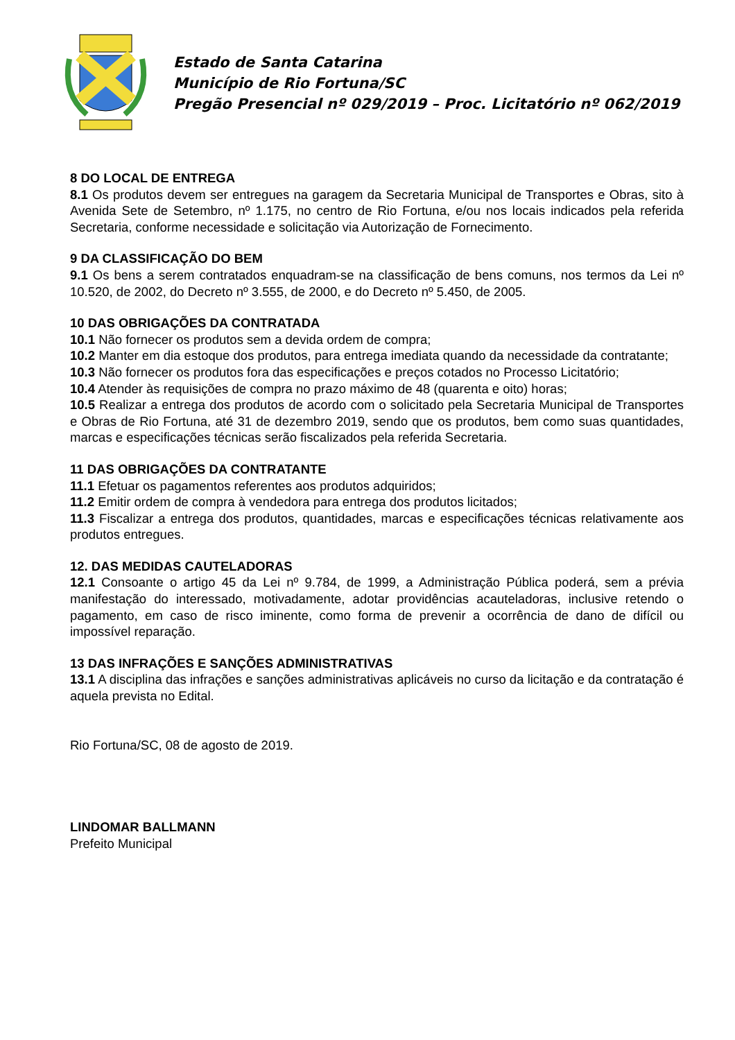Estado de Santa Catarina
Município de Rio Fortuna/SC
Pregão Presencial nº 029/2019 – Proc. Licitatório nº 062/2019
8 DO LOCAL DE ENTREGA
8.1 Os produtos devem ser entregues na garagem da Secretaria Municipal de Transportes e Obras, sito à Avenida Sete de Setembro, nº 1.175, no centro de Rio Fortuna, e/ou nos locais indicados pela referida Secretaria, conforme necessidade e solicitação via Autorização de Fornecimento.
9 DA CLASSIFICAÇÃO DO BEM
9.1 Os bens a serem contratados enquadram-se na classificação de bens comuns, nos termos da Lei nº 10.520, de 2002, do Decreto nº 3.555, de 2000, e do Decreto nº 5.450, de 2005.
10 DAS OBRIGAÇÕES DA CONTRATADA
10.1 Não fornecer os produtos sem a devida ordem de compra;
10.2 Manter em dia estoque dos produtos, para entrega imediata quando da necessidade da contratante;
10.3 Não fornecer os produtos fora das especificações e preços cotados no Processo Licitatório;
10.4 Atender às requisições de compra no prazo máximo de 48 (quarenta e oito) horas;
10.5 Realizar a entrega dos produtos de acordo com o solicitado pela Secretaria Municipal de Transportes e Obras de Rio Fortuna, até 31 de dezembro 2019, sendo que os produtos, bem como suas quantidades, marcas e especificações técnicas serão fiscalizados pela referida Secretaria.
11 DAS OBRIGAÇÕES DA CONTRATANTE
11.1 Efetuar os pagamentos referentes aos produtos adquiridos;
11.2 Emitir ordem de compra à vendedora para entrega dos produtos licitados;
11.3 Fiscalizar a entrega dos produtos, quantidades, marcas e especificações técnicas relativamente aos produtos entregues.
12. DAS MEDIDAS CAUTELADORAS
12.1 Consoante o artigo 45 da Lei nº 9.784, de 1999, a Administração Pública poderá, sem a prévia manifestação do interessado, motivadamente, adotar providências acauteladoras, inclusive retendo o pagamento, em caso de risco iminente, como forma de prevenir a ocorrência de dano de difícil ou impossível reparação.
13 DAS INFRAÇÕES E SANÇÕES ADMINISTRATIVAS
13.1 A disciplina das infrações e sanções administrativas aplicáveis no curso da licitação e da contratação é aquela prevista no Edital.
Rio Fortuna/SC, 08 de agosto de 2019.
LINDOMAR BALLMANN
Prefeito Municipal